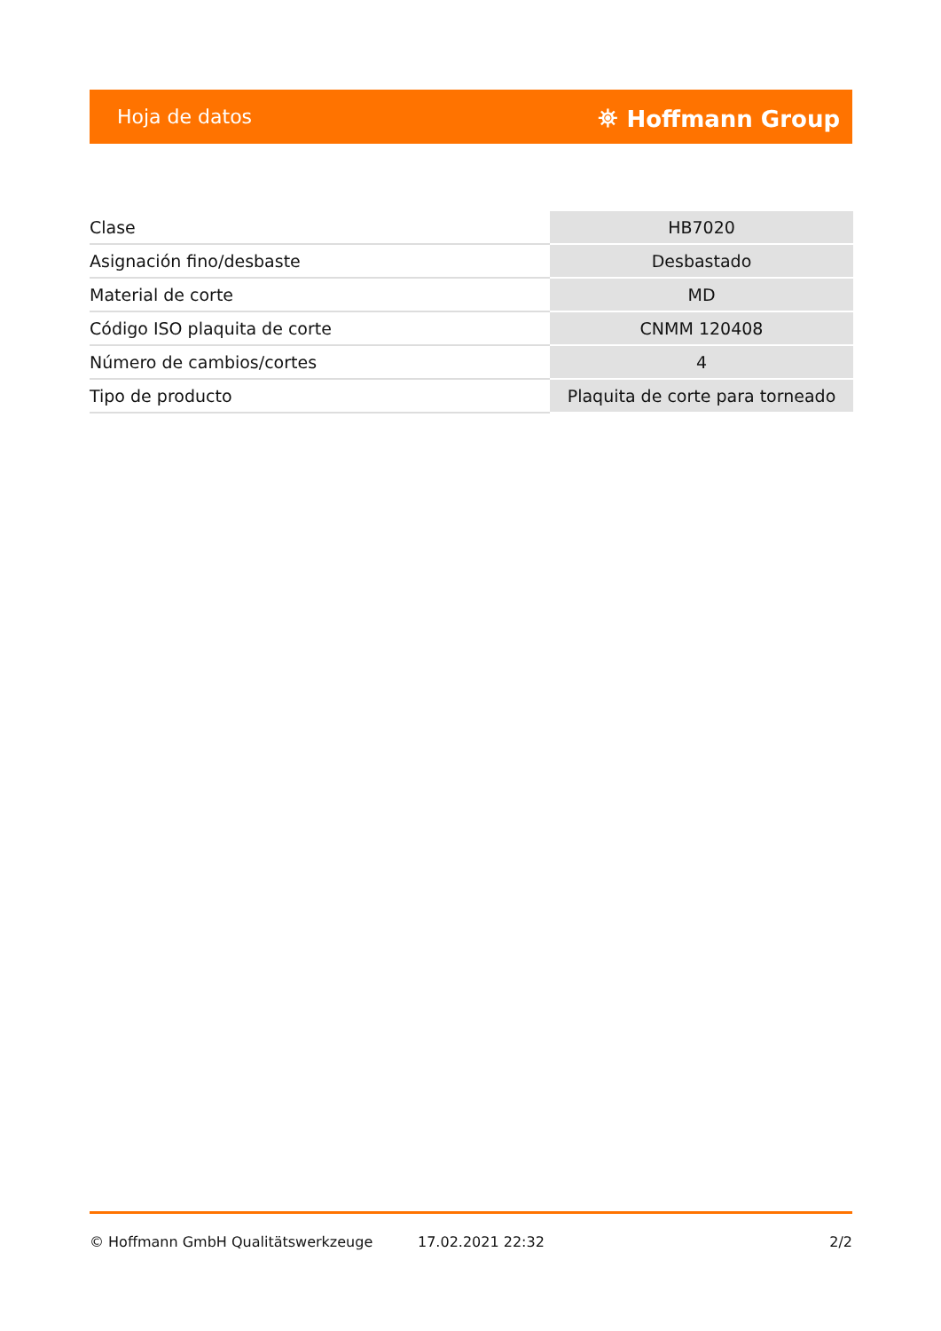Hoja de datos ⛯ Hoffmann Group
| Clase | HB7020 |
| Asignación fino/desbaste | Desbastado |
| Material de corte | MD |
| Código ISO plaquita de corte | CNMM 120408 |
| Número de cambios/cortes | 4 |
| Tipo de producto | Plaquita de corte para torneado |
© Hoffmann GmbH Qualitätswerkzeuge 17.02.2021 22:32 2/2